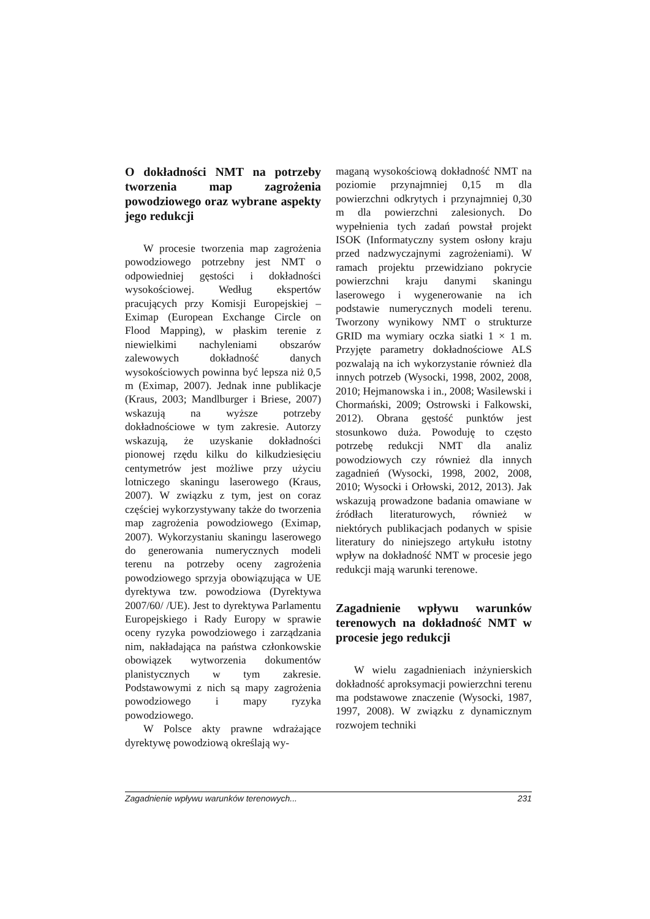O dokładności NMT na potrzeby tworzenia map zagrożenia powodziowego oraz wybrane aspekty jego redukcji
W procesie tworzenia map zagrożenia powodziowego potrzebny jest NMT o odpowiedniej gęstości i dokładności wysokościowej. Według ekspertów pracujących przy Komisji Europejskiej – Eximap (European Exchange Circle on Flood Mapping), w płaskim terenie z niewielkimi nachyleniami obszarów zalewowych dokładność danych wysokościowych powinna być lepsza niż 0,5 m (Eximap, 2007). Jednak inne publikacje (Kraus, 2003; Mandlburger i Briese, 2007) wskazują na wyższe potrzeby dokładnościowe w tym zakresie. Autorzy wskazują, że uzyskanie dokładności pionowej rzędu kilku do kilkudziesięciu centymetrów jest możliwe przy użyciu lotniczego skaningu laserowego (Kraus, 2007). W związku z tym, jest on coraz częściej wykorzystywany także do tworzenia map zagrożenia powodziowego (Eximap, 2007). Wykorzystaniu skaningu laserowego do generowania numerycznych modeli terenu na potrzeby oceny zagrożenia powodziowego sprzyja obowiązująca w UE dyrektywa tzw. powodziowa (Dyrektywa 2007/60/ /UE). Jest to dyrektywa Parlamentu Europejskiego i Rady Europy w sprawie oceny ryzyka powodziowego i zarządzania nim, nakładająca na państwa członkowskie obowiązek wytworzenia dokumentów planistycznych w tym zakresie. Podstawowymi z nich są mapy zagrożenia powodziowego i mapy ryzyka powodziowego.
W Polsce akty prawne wdrażające dyrektywę powodziową określają wy-
maganą wysokościową dokładność NMT na poziomie przynajmniej 0,15 m dla powierzchni odkrytych i przynajmniej 0,30 m dla powierzchni zalesionych. Do wypełnienia tych zadań powstał projekt ISOK (Informatyczny system osłony kraju przed nadzwyczajnymi zagrożeniami). W ramach projektu przewidziano pokrycie powierzchni kraju danymi skaningu laserowego i wygenerowanie na ich podstawie numerycznych modeli terenu. Tworzony wynikowy NMT o strukturze GRID ma wymiary oczka siatki 1 × 1 m. Przyjęte parametry dokładnościowe ALS pozwalają na ich wykorzystanie również dla innych potrzeb (Wysocki, 1998, 2002, 2008, 2010; Hejmanowska i in., 2008; Wasilewski i Chormański, 2009; Ostrowski i Falkowski, 2012). Obrana gęstość punktów jest stosunkowo duża. Powoduję to często potrzebę redukcji NMT dla analiz powodziowych czy również dla innych zagadnień (Wysocki, 1998, 2002, 2008, 2010; Wysocki i Orłowski, 2012, 2013). Jak wskazują prowadzone badania omawiane w źródłach literaturowych, również w niektórych publikacjach podanych w spisie literatury do niniejszego artykułu istotny wpływ na dokładność NMT w procesie jego redukcji mają warunki terenowe.
Zagadnienie wpływu warunków terenowych na dokładność NMT w procesie jego redukcji
W wielu zagadnieniach inżynierskich dokładność aproksymacji powierzchni terenu ma podstawowe znaczenie (Wysocki, 1987, 1997, 2008). W związku z dynamicznym rozwojem techniki
Zagadnienie wpływu warunków terenowych... 231